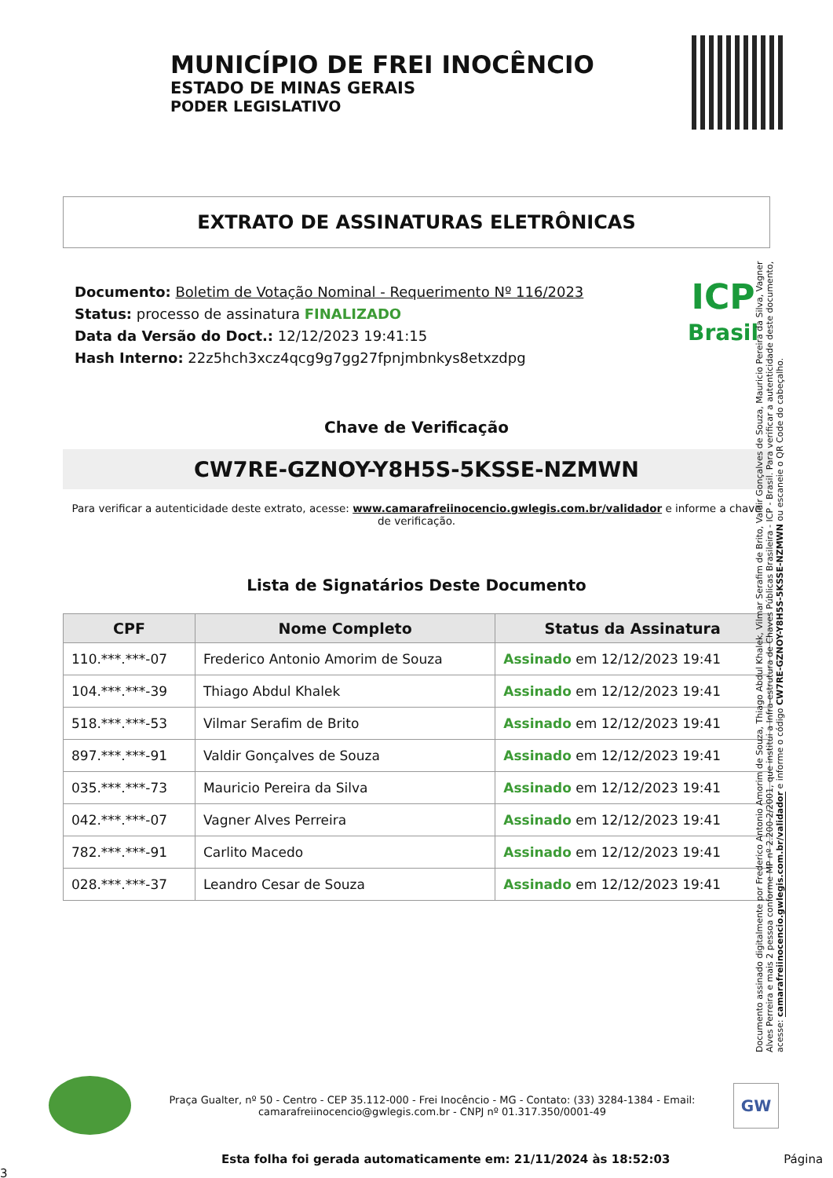MUNICÍPIO DE FREI INOCÊNCIO
ESTADO DE MINAS GERAIS
PODER LEGISLATIVO
EXTRATO DE ASSINATURAS ELETRÔNICAS
Documento: Boletim de Votação Nominal - Requerimento Nº 116/2023
Status: processo de assinatura FINALIZADO
Data da Versão do Doct.: 12/12/2023 19:41:15
Hash Interno: 22z5hch3xcz4qcg9g7gg27fpnjmbnkys8etxzdpg
ICP
Brasil
Chave de Verificação
CW7RE-GZNOY-Y8H5S-5KSSE-NZMWN
Para verificar a autenticidade deste extrato, acesse: www.camarafreiinocencio.gwlegis.com.br/validador e informe a chave de verificação.
Lista de Signatários Deste Documento
| CPF | Nome Completo | Status da Assinatura |
| --- | --- | --- |
| 110.***.***-07 | Frederico Antonio Amorim de Souza | Assinado em 12/12/2023 19:41 |
| 104.***.***-39 | Thiago Abdul Khalek | Assinado em 12/12/2023 19:41 |
| 518.***.***-53 | Vilmar Serafim de Brito | Assinado em 12/12/2023 19:41 |
| 897.***.***-91 | Valdir Gonçalves de Souza | Assinado em 12/12/2023 19:41 |
| 035.***.***-73 | Mauricio Pereira da Silva | Assinado em 12/12/2023 19:41 |
| 042.***.***-07 | Vagner Alves Perreira | Assinado em 12/12/2023 19:41 |
| 782.***.***-91 | Carlito Macedo | Assinado em 12/12/2023 19:41 |
| 028.***.***-37 | Leandro Cesar de Souza | Assinado em 12/12/2023 19:41 |
Documento assinado digitalmente por Frederico Antonio Amorim de Souza, Thiago Abdul Khalek, Vilmar Serafim de Brito, Valdir Gonçalves de Souza, Mauricio Pereira da Silva, Vagner Alves Perreira e mais 2 pessoa conforme MP nº 2.200-2/2001, que institui a Infra-estrutura de Chaves Públicas Brasileira - ICP - Brasil. Para verificar a autenticidade deste documento, acesse: camarafreiinocencio.gwlegis.com.br/validador e informe o código CW7RE-GZNOY-Y8H5S-5KSSE-NZMWN ou escaneie o QR Code do cabeçalho.
Praça Gualter, nº 50 - Centro - CEP 35.112-000 - Frei Inocêncio - MG - Contato: (33) 3284-1384 - Email: camarafreiinocencio@gwlegis.com.br - CNPJ nº 01.317.350/0001-49
GW
Esta folha foi gerada automaticamente em: 21/11/2024 às 18:52:03 Página 3